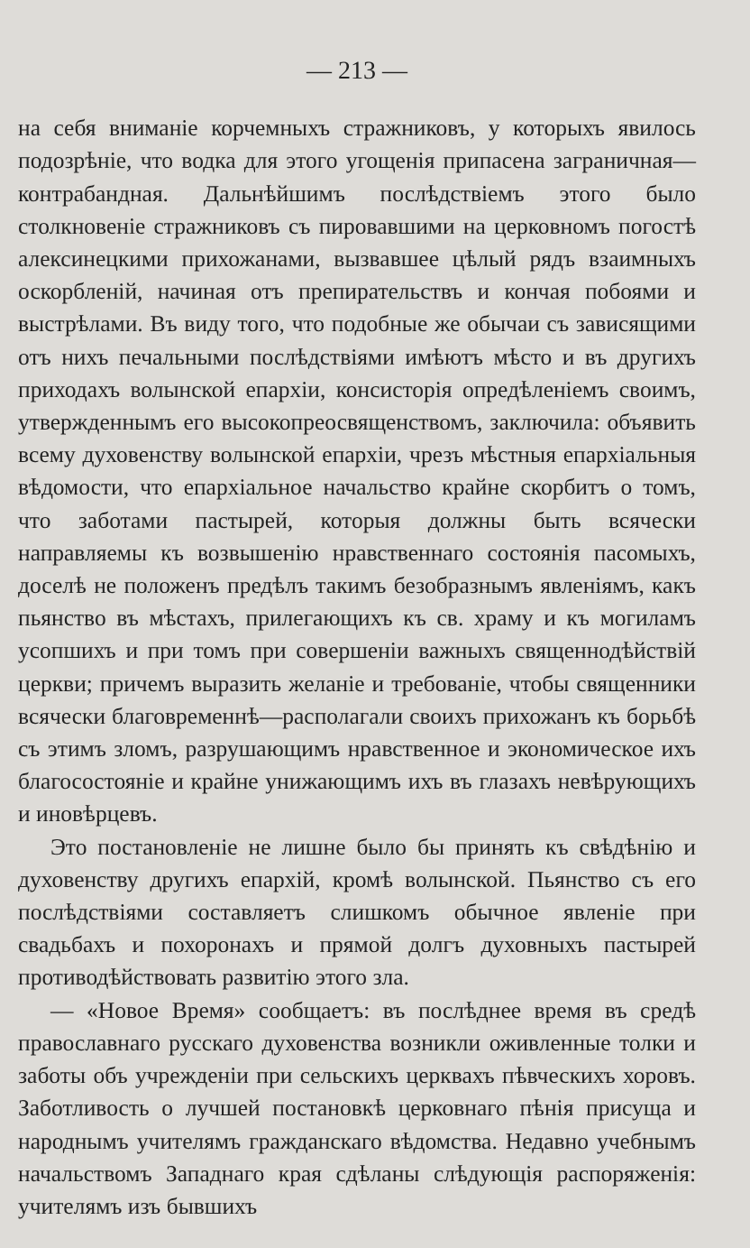— 213 —
на себя вниманіе корчемныхъ стражниковъ, у которыхъ явилось подозрѣніе, что водка для этого угощенія припасена заграничная—контрабандная. Дальнѣйшимъ послѣдствіемъ этого было столкновеніе стражниковъ съ пировавшими на церковномъ погостѣ алексинецкими прихожанами, вызвавшее цѣлый рядъ взаимныхъ оскорбленій, начиная отъ препирательствъ и кончая побоями и выстрѣлами. Въ виду того, что подобные же обычаи съ зависящими отъ нихъ печальными послѣдствіями имѣютъ мѣсто и въ другихъ приходахъ волынской епархіи, консисторія опредѣленіемъ своимъ, утвержденнымъ его высокопреосвященствомъ, заключила: объявить всему духовенству волынской епархіи, чрезъ мѣстныя епархіальныя вѣдомости, что епархіальное начальство крайне скорбитъ о томъ, что заботами пастырей, которыя должны быть всячески направляемы къ возвышенію нравственнаго состоянія пасомыхъ, доселѣ не положенъ предѣлъ такимъ безобразнымъ явленіямъ, какъ пьянство въ мѣстахъ, прилегающихъ къ св. храму и къ могиламъ усопшихъ и при томъ при совершеніи важныхъ священнодѣйствій церкви; причемъ выразить желаніе и требованіе, чтобы священники всячески благовременнѣ—располагали своихъ прихожанъ къ борьбѣ съ этимъ зломъ, разрушающимъ нравственное и экономическое ихъ благосостояніе и крайне унижающимъ ихъ въ глазахъ невѣрующихъ и иновѣрцевъ.
Это постановленіе не лишне было бы принять къ свѣдѣнію и духовенству другихъ епархій, кромѣ волынской. Пьянство съ его послѣдствіями составляетъ слишкомъ обычное явленіе при свадьбахъ и похоронахъ и прямой долгъ духовныхъ пастырей противодѣйствовать развитію этого зла.
— «Новое Время» сообщаетъ: въ послѣднее время въ средѣ православнаго русскаго духовенства возникли оживленные толки и заботы объ учрежденіи при сельскихъ церквахъ пѣвческихъ хоровъ. Заботливость о лучшей постановкѣ церковнаго пѣнія присуща и народнымъ учителямъ гражданскаго вѣдомства. Недавно учебнымъ начальствомъ Западнаго края сдѣланы слѣдующія распоряженія: учителямъ изъ бывшихъ